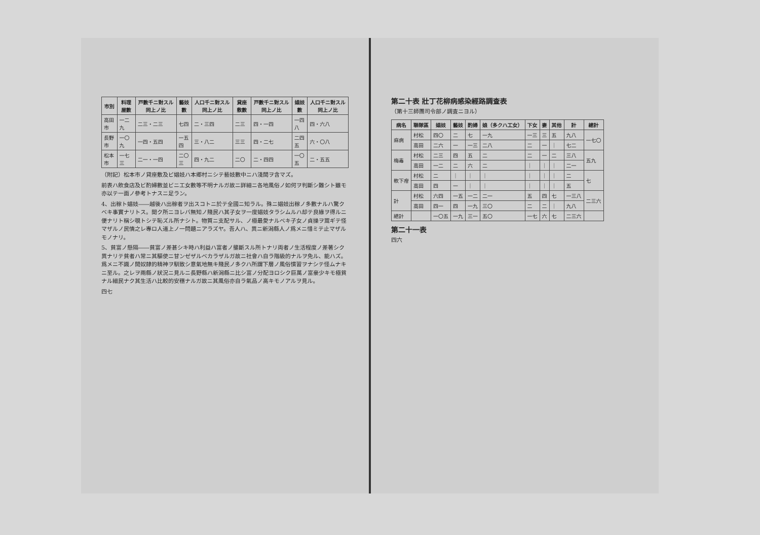| 市別 | 料理屋數 | 戸數千ニ對スル同上ノ比 | 藝妓數 | 人口千ニ對スル同上ノ比 | 貸座敷數 | 戸數千ニ對スル同上ノ比 | 娼妓數 | 人口千ニ對スル同上ノ比 |
| --- | --- | --- | --- | --- | --- | --- | --- | --- |
| 高田市 | 一二九 | 二三・二三 | 七四 | 二・三四 | 二三 | 四・一四 | 一四八 | 四・六八 |
| 長野市 | 一〇九 | 一四・五四 | 一五四 | 三・八二 | 三三 | 四・二七 | 二四五 | 六・〇八 |
| 松本市 | 一七三 | 二一・一四 | 二〇三 | 四・九二 | 二〇 | 二・四四 | 一〇五 | 二・五五 |
（附記）松本市ノ貸座敷及ビ娼妓ハ本郷村ニシテ藝妓數中ニハ淺間ヲ含マズ。
前表ハ飲食店及ビ酌婦數並ビニ工女數等不明ナルガ故ニ詳細ニ各地風俗ノ如何ヲ判斷シ難シト雖モ亦以テ一面ノ參考トナスニ足ラン。
4、出稼ト娼妓――越後ハ出稼者ヲ出スコトニ於テ全國ニ知ラル。殊ニ娼妓出稼ノ多數ナルハ驚クベキ事實ナリトス。聞ク所ニヨレバ無知ノ賤民ハ其子女ヲ一度娼妓タラシムルハ却テ良緣ヲ得ルニ便ナリト稱シ覗トシテ恥ズル所ナシト。物質ニ支配サル、ノ極最愛ナルベキ子女ノ貞操ヲ鬻ギテ怪マザルノ民情之レ專ロ人道上ノ一問題ニアラズヤ。吾人ハ、異ニ新潟縣人ノ爲メニ惜ミテ止マザルモノナリ。
5、貧富ノ懸隔――貧富ノ差甚シキ時ハ利益ハ富者ノ壟斷スル所トナリ両者ノ生活程度ノ差著シク異ナリテ貧者ハ常ニ其驅使ニ甘ンゼザルベカラザルガ故ニ社會ハ自ラ階級的ナルヲ免ル、能ハズ。爲メニ不識ノ間奴隸的精神ヲ馴致シ意氣地無キ賤民ノ多クハ所謂下層ノ風俗慣習ヲナシテ怪ムナキニ至ル。之レヲ兩縣ノ狀況ニ見ルニ長野縣ハ新潟縣ニ比シ富ノ分配ヨロシク巨萬ノ富豪少キモ極貧ナル細民ナク其生活ハ比較的安穩ナルガ故ニ其風俗亦自ラ氣品ノ高キモノアルヲ見ル。
四七
第二十表 壯丁花柳病感染經路調査表
（第十三師團司令部ノ調査ニヨル）
| 病名 | 聯隊區 | 娼妓 | 藝妓 | 酌婦 | 娘（多クハ工女） | 下女 | 妻 | 其他 | 計 | 總計 |
| --- | --- | --- | --- | --- | --- | --- | --- | --- | --- | --- |
| 痳病 | 村松 | 四〇 | 二 | 七 | 一九 | 一三 | 三 | 五 | 九八 | 一七〇 |
| | 高田 | 二六 | 一 | 一三 | 二八 | 二 | 一 | ｜ | 七二 | |
| 梅毒 | 村松 | 二三 | 四 | 五 | 二 | 二 | 一 | 二 | 三八 | 五九 |
| | 高田 | 一二 | 二 | 六 | 二 | ｜ | ｜ | ｜ | 二一 | |
| 軟下疳 | 村松 | 二 | ｜ | ｜ | ｜ | ｜ | ｜ | ｜ | 二 | 七 |
| | 高田 | 四 | 一 | ｜ | ｜ | ｜ | ｜ | ｜ | 五 | |
| 計 | 村松 | 六四 | 一五 | 一二 | 二一 | 五 | 四 | 七 | 一三八 | 二三六 |
| | 高田 | 四一 | 四 | 一九 | 三〇 | 二 | 二 | ｜ | 九八 | |
| 總計 | | 一〇五 | 一九 | 三一 | 五〇 | 一七 | 六 | 七 | 二三六 | |
第二十一表
四六